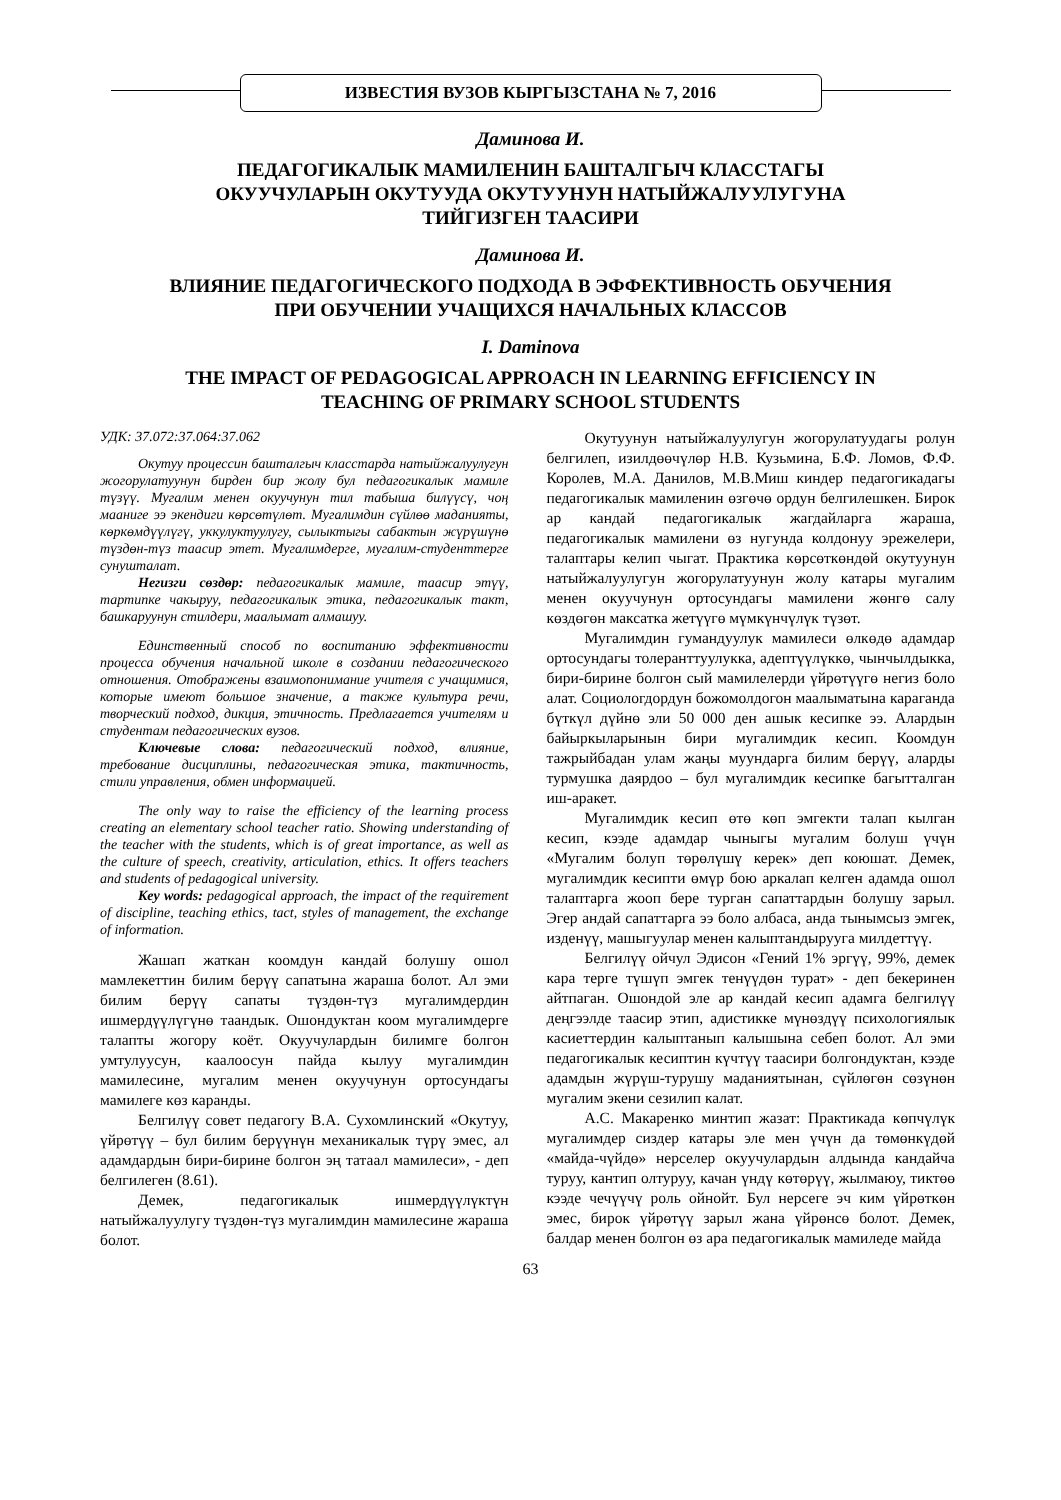ИЗВЕСТИЯ ВУЗОВ КЫРГЫЗСТАНА № 7, 2016
Даминова И.
ПЕДАГОГИКАЛЫК МАМИЛЕНИН БАШТАЛГЫЧ КЛАССТАГЫ
ОКУУЧУЛАРЫН ОКУТУУДА ОКУТУУНУН НАТЫЙЖАЛУУЛУГУНА
ТИЙГИЗГЕН ТААСИРИ
Даминова И.
ВЛИЯНИЕ ПЕДАГОГИЧЕСКОГО ПОДХОДА В ЭФФЕКТИВНОСТЬ ОБУЧЕНИЯ
ПРИ ОБУЧЕНИИ УЧАЩИХСЯ НАЧАЛЬНЫХ КЛАССОВ
I. Daminova
THE IMPACT OF PEDAGOGICAL APPROACH IN LEARNING EFFICIENCY IN
TEACHING OF PRIMARY SCHOOL STUDENTS
УДК: 37.072:37.064:37.062
Окутуу процессин башталгыч класстарда натыйжалуулугун жогорулатуунун бирден бир жолу бул педагогикалык мамиле түзүү. Мугалим менен окуучунун тил табыша билүүсү, чоң мааниге ээ экендиги көрсөтүлөт. Мугалимдин сүйлөө маданияты, көркөмдүүлүгү, уккулуктуулугу, сылыктыгы сабактын жүрүшүнө түздөн-түз таасир этет. Мугалимдерге, мугалим-студенттерге сунушталат.
Негизги сөздөр: педагогикалык мамиле, таасир этүү, тартипке чакыруу, педагогикалык этика, педагогикалык такт, башкаруунун стилдери, маалымат алмашуу.
Единственный способ по воспитанию эффективности процесса обучения начальной школе в создании педагогического отношения. Отображены взаимопонимание учителя с учащимися, которые имеют большое значение, а также культура речи, творческий подход, дикция, этичность. Предлагается учителям и студентам педагогических вузов.
Ключевые слова: педагогический подход, влияние, требование дисциплины, педагогическая этика, тактичность, стили управления, обмен информацией.
The only way to raise the efficiency of the learning process creating an elementary school teacher ratio. Showing understanding of the teacher with the students, which is of great importance, as well as the culture of speech, creativity, articulation, ethics. It offers teachers and students of pedagogical university.
Key words: pedagogical approach, the impact of the requirement of discipline, teaching ethics, tact, styles of management, the exchange of information.
Жашап жаткан коомдун кандай болушу ошол мамлекеттин билим берүү сапатына жараша болот. Ал эми билим берүү сапаты түздөн-түз мугалимдердин ишмердүүлүгүнө таандык. Ошондуктан коом мугалимдерге талапты жогору коёт. Окуучулардын билимге болгон умтулуусун, каалоосун пайда кылуу мугалимдин мамилесине, мугалим менен окуучунун ортосундагы мамилеге көз каранды.
Белгилүү совет педагогу В.А. Сухомлинский «Окутуу, үйрөтүү – бул билим берүүнүн механикалык түрү эмес, ал адамдардын бири-бирине болгон эң татаал мамилеси», - деп белгилеген (8.61).
Демек, педагогикалык ишмердүүлүктүн натыйжалуулугу түздөн-түз мугалимдин мамилесине жараша болот.
Окутуунун натыйжалуулугун жогорулатуудагы ролун белгилеп, изилдөөчүлөр Н.В. Кузьмина, Б.Ф. Ломов, Ф.Ф. Королев, М.А. Данилов, М.В.Миш киндер педагогикадагы педагогикалык мамиленин өзгөчө ордун белгилешкен. Бирок ар кандай педагогикалык жагдайларга жараша, педагогикалык мамилени өз нугунда колдонуу эрежелери, талаптары келип чыгат. Практика көрсөткөндөй окутуунун натыйжалуулугун жогорулатуунун жолу катары мугалим менен окуучунун ортосундагы мамилени жөнгө салу көздөгөн максатка жетүүгө мүмкүнчүлүк түзөт.
Мугалимдин гумандуулук мамилеси өлкөдө адамдар ортосундагы толеранттуулукка, адептүүлүккө, чынчылдыкка, бири-бирине болгон сый мамилелерди үйрөтүүгө негиз боло алат. Социологдордун божомолдогон маалыматына караганда бүткүл дүйнө эли 50 000 ден ашык кесипке ээ. Алардын байыркыларынын бири мугалимдик кесип. Коомдун тажрыйбадан улам жаңы муундарга билим берүү, аларды турмушка даярдоо – бул мугалимдик кесипке багытталган иш-аракет.
Мугалимдик кесип өтө көп эмгекти талап кылган кесип, кээде адамдар чыныгы мугалим болуш үчүн «Мугалим болуп төрөлүшү керек» деп коюшат. Демек, мугалимдик кесипти өмүр бою аркалап келген адамда ошол талаптарга жооп бере турган сапаттардын болушу зарыл. Эгер андай сапаттарга ээ боло албаса, анда тынымсыз эмгек, изденүү, машыгуулар менен калыптандырууга милдеттүү.
Белгилүү ойчул Эдисон «Гений 1% эргүү, 99%, демек кара терге түшүп эмгек тенүүдөн турат» - деп бекеринен айтпаган. Ошондой эле ар кандай кесип адамга белгилүү деңгээлде таасир этип, адистикке мүнөздүү психологиялык касиеттердин калыптанып калышына себеп болот. Ал эми педагогикалык кесиптин күчтүү таасири болгондуктан, кээде адамдын жүрүш-турушу маданиятынан, сүйлөгөн сөзүнөн мугалим экени сезилип калат.
А.С. Макаренко минтип жазат: Практикада көпчүлүк мугалимдер сиздер катары эле мен үчүн да төмөнкүдөй «майда-чүйдө» нерселер окуучулардын алдында кандайча туруу, кантип олтуруу, качан үндү көтөрүү, жылмаюу, тиктөө кээде чечүүчү роль ойнойт. Бул нерсеге эч ким үйрөткөн эмес, бирок үйрөтүү зарыл жана үйрөнсө болот. Демек, балдар менен болгон өз ара педагогикалык мамиледе майда
63